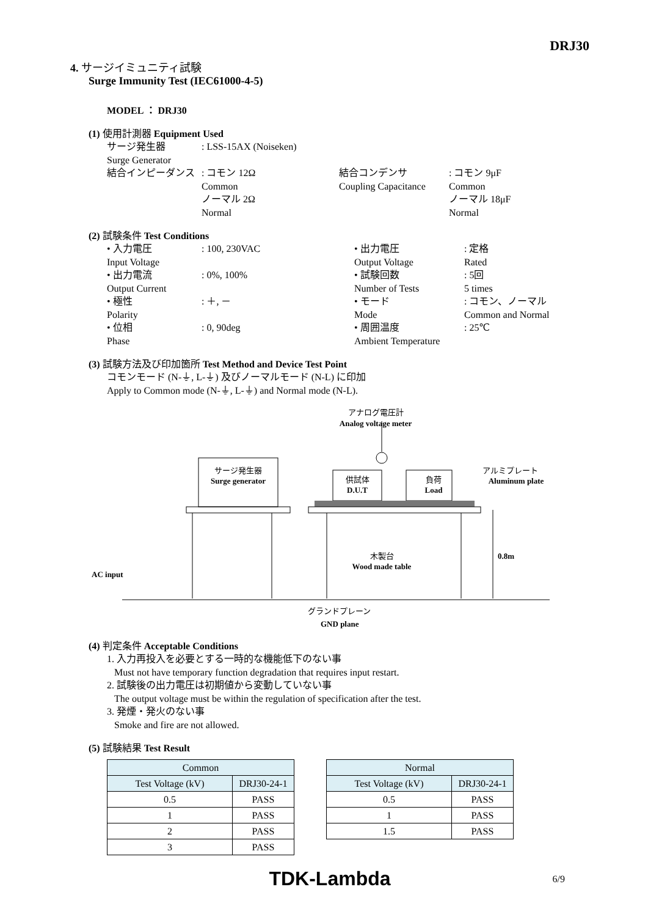DRJ30
4. サージイミュニティ試験
Surge Immunity Test (IEC61000-4-5)
MODEL ： DRJ30
(1) 使用計測器 Equipment Used
サージ発生器: LSS-15AX (Noiseken)
Surge Generator
結合インピーダンス: コモン 12Ω
Common
ノーマル 2Ω
Normal 結合コンデンサ
Coupling Capacitance: コモン 9μF
Common
ノーマル 18μF
Normal
(2) 試験条件 Test Conditions
• 入力電圧
Input Voltage: 100, 230VAC • 出力電圧
Output Voltage: 定格
Rated
• 出力電流
Output Current: 0%, 100% • 試験回数
Number of Tests: 5回
5 times
• 極性
Polarity: ＋, － • モード
Mode: コモン、ノーマル
Common and Normal
• 位相
Phase: 0, 90deg • 周囲温度
Ambient Temperature: 25℃
(3) 試験方法及び印加箇所 Test Method and Device Test Point
コモンモード (N-⏚, L-⏚) 及びノーマルモード (N-L) に印加
Apply to Common mode (N-⏚, L-⏚) and Normal mode (N-L).
アナログ電圧計
Analog voltage meter
サージ発生器
Surge generator
供試体
D.U.T
負荷
Load
アルミプレート
Aluminum plate
木製台
Wood made table
0.8m
AC input
グランドプレーン
GND plane
(4) 判定条件 Acceptable Conditions
1. 入力再投入を必要とする一時的な機能低下のない事
Must not have temporary function degradation that requires input restart.
2. 試験後の出力電圧は初期値から変動していない事
The output voltage must be within the regulation of specification after the test.
3. 発煙・発火のない事
Smoke and fire are not allowed.
(5) 試験結果 Test Result
| Common | |
| --- | --- |
| Test Voltage (kV) | DRJ30-24-1 |
| 0.5 | PASS |
| 1 | PASS |
| 2 | PASS |
| 3 | PASS |
| Normal | |
| --- | --- |
| Test Voltage (kV) | DRJ30-24-1 |
| 0.5 | PASS |
| 1 | PASS |
| 1.5 | PASS |
TDK-Lambda 6/9